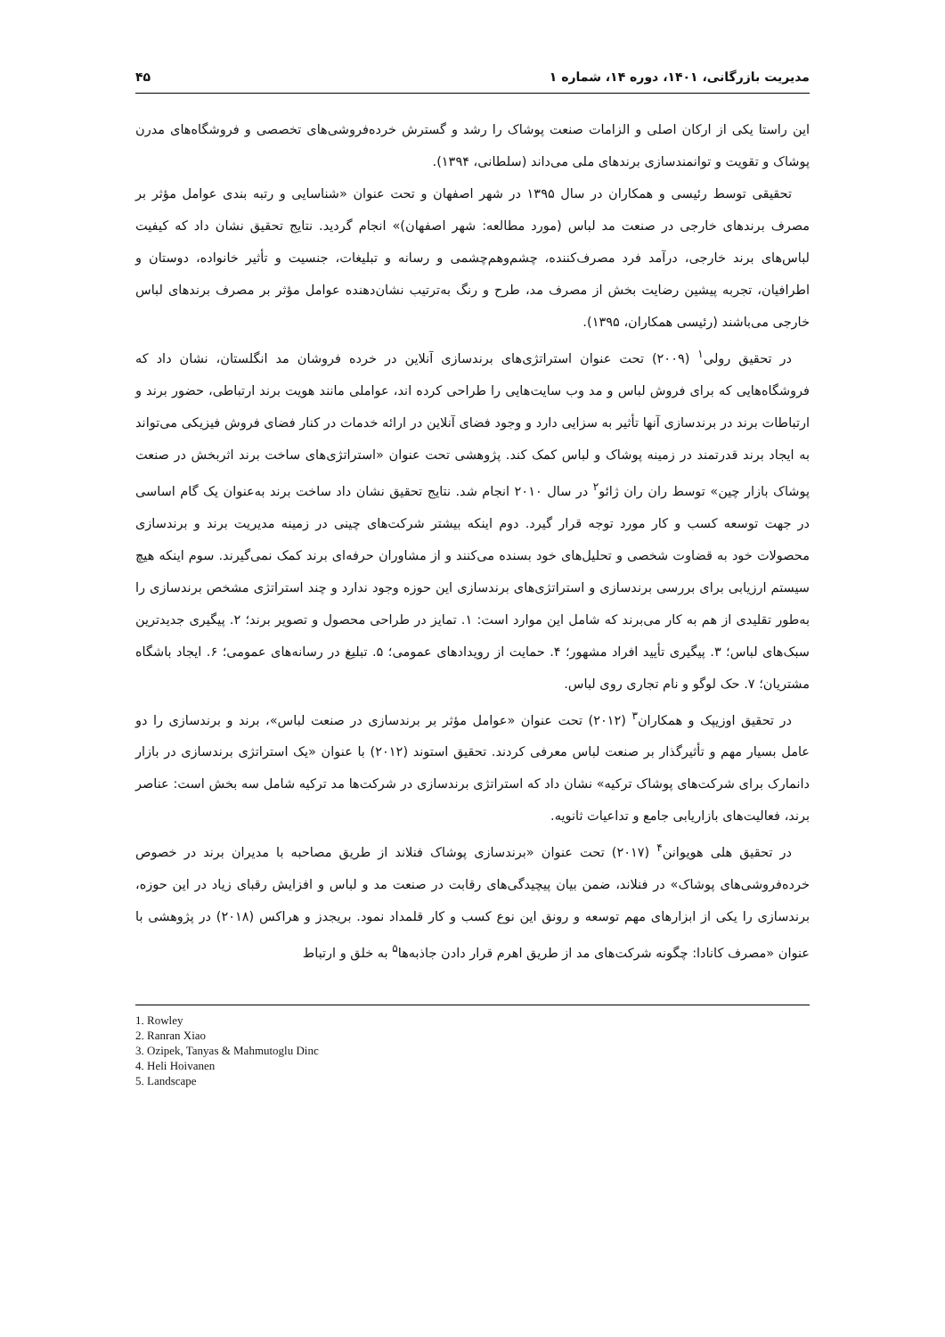مدیریت بازرگانی، ۱۴۰۱، دوره ۱۴، شماره ۱ ۴۵
این راستا یکی از ارکان اصلی و الزامات صنعت پوشاک را رشد و گسترش خرده‌فروشی‌های تخصصی و فروشگاه‌های مدرن پوشاک و تقویت و توانمندسازی برندهای ملی می‌داند (سلطانی، ۱۳۹۴).
تحقیقی توسط رئیسی و همکاران در سال ۱۳۹۵ در شهر اصفهان و تحت عنوان «شناسایی و رتبه بندی عوامل مؤثر بر مصرف برندهای خارجی در صنعت مد لباس (مورد مطالعه: شهر اصفهان)» انجام گردید. نتایج تحقیق نشان داد که کیفیت لباس‌های برند خارجی، درآمد فرد مصرف‌کننده، چشم‌وهم‌چشمی و رسانه و تبلیغات، جنسیت و تأثیر خانواده، دوستان و اطرافیان، تجربه پیشین رضایت بخش از مصرف مد، طرح و رنگ به‌ترتیب نشان‌دهنده عوامل مؤثر بر مصرف برندهای لباس خارجی می‌باشند (رئیسی همکاران، ۱۳۹۵).
در تحقیق رولی<sup>۱</sup> (۲۰۰۹) تحت عنوان استراتژی‌های برندسازی آنلاین در خرده فروشان مد انگلستان، نشان داد که فروشگاه‌هایی که برای فروش لباس و مد وب سایت‌هایی را طراحی کرده اند، عواملی مانند هویت برند ارتباطی، حضور برند و ارتباطات برند در برندسازی آنها تأثیر به سزایی دارد و وجود فضای آنلاین در ارائه خدمات در کنار فضای فروش فیزیکی می‌تواند به ایجاد برند قدرتمند در زمینه پوشاک و لباس کمک کند. پژوهشی تحت عنوان «استراتژی‌های ساخت برند اثربخش در صنعت پوشاک بازار چین» توسط ران ران ژائو<sup>۲</sup> در سال ۲۰۱۰ انجام شد. نتایج تحقیق نشان داد ساخت برند به‌عنوان یک گام اساسی در جهت توسعه کسب و کار مورد توجه قرار گیرد. دوم اینکه بیشتر شرکت‌های چینی در زمینه مدیریت برند و برندسازی محصولات خود به قضاوت شخصی و تحلیل‌های خود بسنده می‌کنند و از مشاوران حرفه‌ای برند کمک نمی‌گیرند. سوم اینکه هیچ سیستم ارزیابی برای بررسی برندسازی و استراتژی‌های برندسازی این حوزه وجود ندارد و چند استراتژی مشخص برندسازی را به‌طور تقلیدی از هم به کار می‌برند که شامل این موارد است: ۱. تمایز در طراحی محصول و تصویر برند؛ ۲. پیگیری جدیدترین سبک‌های لباس؛ ۳. پیگیری تأیید افراد مشهور؛ ۴. حمایت از رویدادهای عمومی؛ ۵. تبلیغ در رسانه‌های عمومی؛ ۶. ایجاد باشگاه مشتریان؛ ۷. حک لوگو و نام تجاری روی لباس.
در تحقیق اوزیپک و همکاران<sup>۳</sup> (۲۰۱۲) تحت عنوان «عوامل مؤثر بر برندسازی در صنعت لباس»، برند و برندسازی را دو عامل بسیار مهم و تأثیرگذار بر صنعت لباس معرفی کردند. تحقیق استوند (۲۰۱۲) با عنوان «یک استراتژی برندسازی در بازار دانمارک برای شرکت‌های پوشاک ترکیه» نشان داد که استراتژی برندسازی در شرکت‌ها مد ترکیه شامل سه بخش است: عناصر برند، فعالیت‌های بازاریابی جامع و تداعیات ثانویه.
در تحقیق هلی هویوانن<sup>۴</sup> (۲۰۱۷) تحت عنوان «برندسازی پوشاک فنلاند از طریق مصاحبه با مدیران برند در خصوص خرده‌فروشی‌های پوشاک» در فنلاند، ضمن بیان پیچیدگی‌های رقابت در صنعت مد و لباس و افزایش رقبای زیاد در این حوزه، برندسازی را یکی از ابزارهای مهم توسعه و رونق این نوع کسب و کار قلمداد نمود. بریجدز و هراکس (۲۰۱۸) در پژوهشی با عنوان «مصرف کانادا: چگونه شرکت‌های مد از طریق اهرم قرار دادن جاذبه‌ها<sup>۵</sup> به خلق و ارتباط
1. Rowley
2. Ranran Xiao
3. Ozipek, Tanyas & Mahmutoglu Dinc
4. Heli Hoivanen
5. Landscape